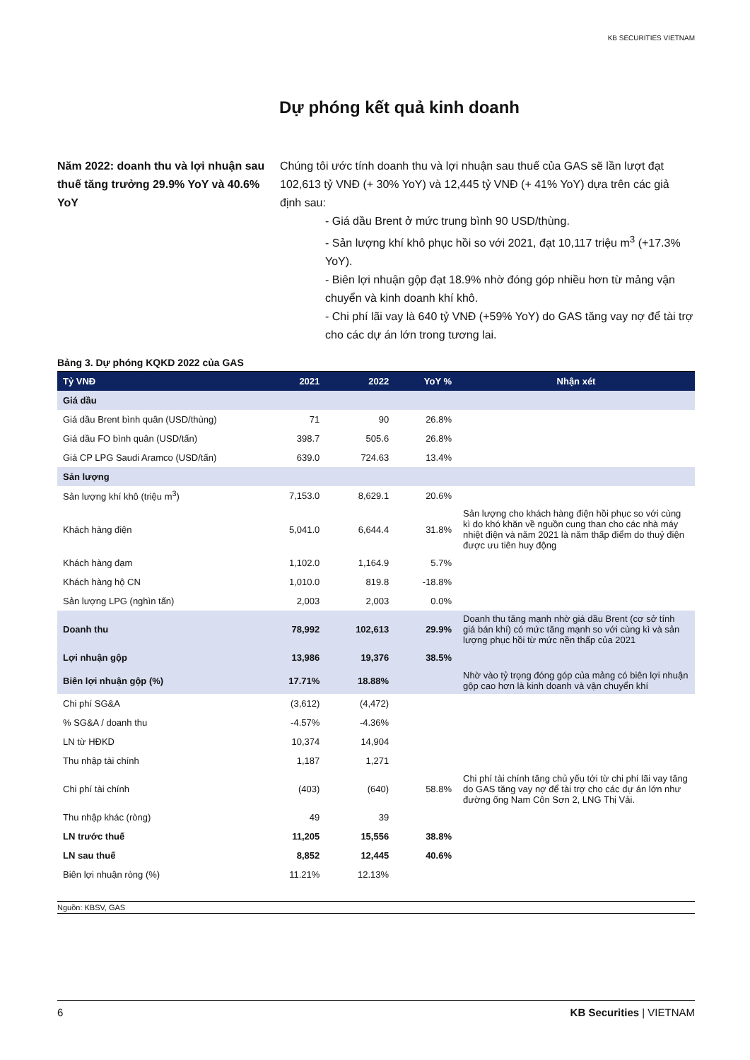KB SECURITIES VIETNAM
Dự phóng kết quả kinh doanh
Năm 2022: doanh thu và lợi nhuận sau thuế tăng trưởng 29.9% YoY và 40.6% YoY
Chúng tôi ước tính doanh thu và lợi nhuận sau thuế của GAS sẽ lần lượt đạt 102,613 tỷ VNĐ (+ 30% YoY) và 12,445 tỷ VNĐ (+ 41% YoY) dựa trên các giả định sau:
- Giá dầu Brent ở mức trung bình 90 USD/thùng.
- Sản lượng khí khô phục hồi so với 2021, đạt 10,117 triệu m<sup>3</sup> (+17.3% YoY).
- Biên lợi nhuận gộp đạt 18.9% nhờ đóng góp nhiều hơn từ mảng vận chuyển và kinh doanh khí khô.
- Chi phí lãi vay là 640 tỷ VNĐ (+59% YoY) do GAS tăng vay nợ để tài trợ cho các dự án lớn trong tương lai.
Bảng 3. Dự phóng KQKD 2022 của GAS
| Tỷ VNĐ | 2021 | 2022 | YoY % | Nhận xét |
| --- | --- | --- | --- | --- |
| Giá dầu | | | | |
| Giá dầu Brent bình quân (USD/thùng) | 71 | 90 | 26.8% | |
| Giá dầu FO bình quân (USD/tấn) | 398.7 | 505.6 | 26.8% | |
| Giá CP LPG Saudi Aramco (USD/tấn) | 639.0 | 724.63 | 13.4% | |
| Sản lượng | | | | |
| Sản lượng khí khô (triệu m<sup>3</sup>) | 7,153.0 | 8,629.1 | 20.6% | |
| Khách hàng điện | 5,041.0 | 6,644.4 | 31.8% | Sản lượng cho khách hàng điện hồi phục so với cùng kì do khó khăn về nguồn cung than cho các nhà máy nhiệt điện và năm 2021 là năm thấp điểm do thuỷ điện được ưu tiên huy động |
| Khách hàng đạm | 1,102.0 | 1,164.9 | 5.7% | |
| Khách hàng hộ CN | 1,010.0 | 819.8 | -18.8% | |
| Sản lượng LPG (nghìn tấn) | 2,003 | 2,003 | 0.0% | |
| Doanh thu | 78,992 | 102,613 | 29.9% | Doanh thu tăng mạnh nhờ giá dầu Brent (cơ sở tính giá bán khí) có mức tăng mạnh so với cùng kì và sản lượng phục hồi từ mức nền thấp của 2021 |
| Lợi nhuận gộp | 13,986 | 19,376 | 38.5% | |
| Biên lợi nhuận gộp (%) | 17.71% | 18.88% | | Nhờ vào tỷ trọng đóng góp của mảng có biên lợi nhuận gộp cao hơn là kinh doanh và vận chuyển khí |
| Chi phí SG&A | (3,612) | (4,472) | | |
| % SG&A / doanh thu | -4.57% | -4.36% | | |
| LN từ HĐKD | 10,374 | 14,904 | | |
| Thu nhập tài chính | 1,187 | 1,271 | | |
| Chi phí tài chính | (403) | (640) | 58.8% | Chi phí tài chính tăng chủ yếu tới từ chi phí lãi vay tăng do GAS tăng vay nợ để tài trợ cho các dự án lớn như đường ống Nam Côn Sơn 2, LNG Thị Vải. |
| Thu nhập khác (ròng) | 49 | 39 | | |
| LN trước thuế | 11,205 | 15,556 | 38.8% | |
| LN sau thuế | 8,852 | 12,445 | 40.6% | |
| Biên lợi nhuận ròng (%) | 11.21% | 12.13% | | |
Nguồn: KBSV, GAS
6 KB Securities | VIETNAM